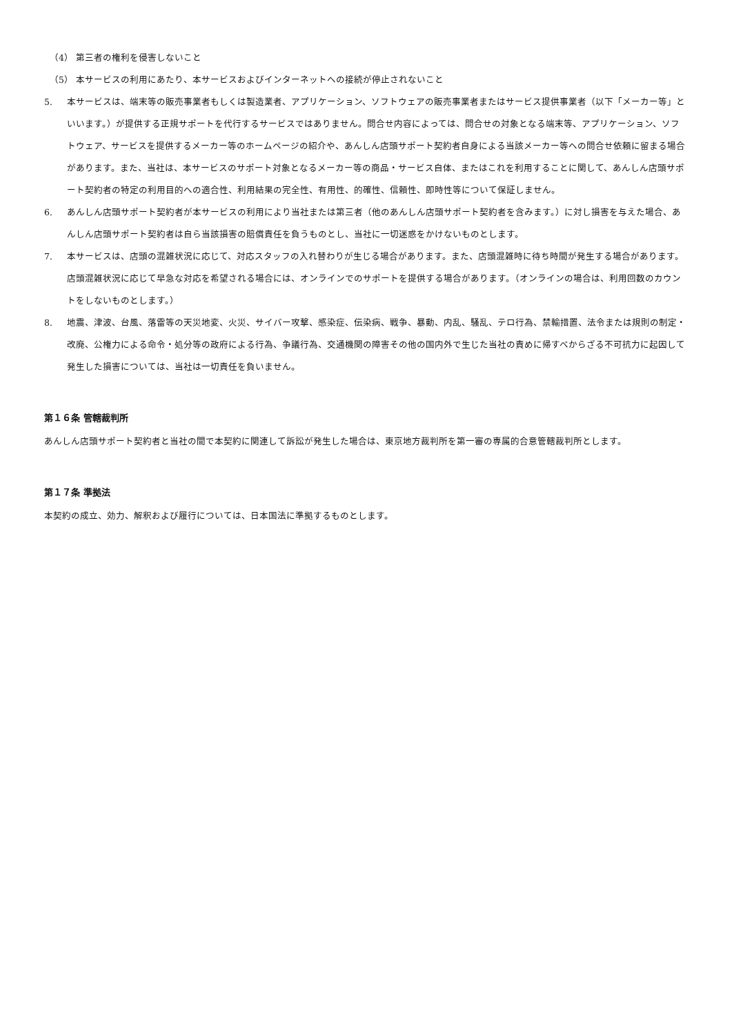（4） 第三者の権利を侵害しないこと
（5） 本サービスの利用にあたり、本サービスおよびインターネットへの接続が停止されないこと
5. 本サービスは、端末等の販売事業者もしくは製造業者、アプリケーション、ソフトウェアの販売事業者またはサービス提供事業者（以下「メーカー等」といいます。）が提供する正規サポートを代行するサービスではありません。問合せ内容によっては、問合せの対象となる端末等、アプリケーション、ソフトウェア、サービスを提供するメーカー等のホームページの紹介や、あんしん店頭サポート契約者自身による当該メーカー等への問合せ依頼に留まる場合があります。また、当社は、本サービスのサポート対象となるメーカー等の商品・サービス自体、またはこれを利用することに関して、あんしん店頭サポート契約者の特定の利用目的への適合性、利用結果の完全性、有用性、的確性、信頼性、即時性等について保証しません。
6. あんしん店頭サポート契約者が本サービスの利用により当社または第三者（他のあんしん店頭サポート契約者を含みます。）に対し損害を与えた場合、あんしん店頭サポート契約者は自ら当該損害の賠償責任を負うものとし、当社に一切迷惑をかけないものとします。
7. 本サービスは、店頭の混雑状況に応じて、対応スタッフの入れ替わりが生じる場合があります。また、店頭混雑時に待ち時間が発生する場合があります。店頭混雑状況に応じて早急な対応を希望される場合には、オンラインでのサポートを提供する場合があります。（オンラインの場合は、利用回数のカウントをしないものとします。）
8. 地震、津波、台風、落雷等の天災地変、火災、サイバー攻撃、感染症、伝染病、戦争、暴動、内乱、騒乱、テロ行為、禁輸措置、法令または規則の制定・改廃、公権力による命令・処分等の政府による行為、争議行為、交通機関の障害その他の国内外で生じた当社の責めに帰すべからざる不可抗力に起因して発生した損害については、当社は一切責任を負いません。
第１６条 管轄裁判所
あんしん店頭サポート契約者と当社の間で本契約に関連して訴訟が発生した場合は、東京地方裁判所を第一審の専属的合意管轄裁判所とします。
第１７条 準拠法
本契約の成立、効力、解釈および履行については、日本国法に準拠するものとします。